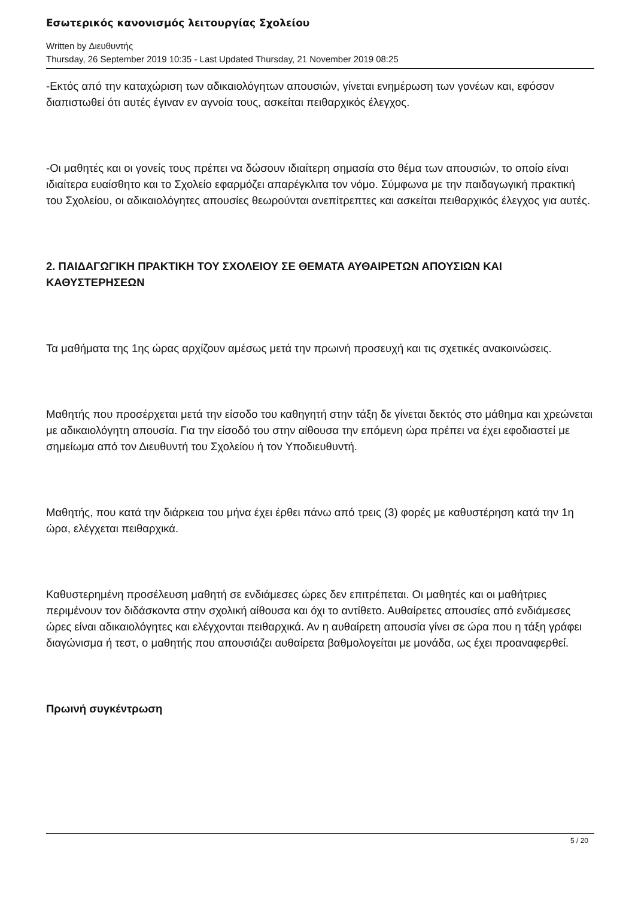Εσωτερικός κανονισμός λειτουργίας Σχολείου
Written by Διευθυντής
Thursday, 26 September 2019 10:35 - Last Updated Thursday, 21 November 2019 08:25
-Εκτός από την καταχώριση των αδικαιολόγητων απουσιών, γίνεται ενημέρωση των γονέων και, εφόσον διαπιστωθεί ότι αυτές έγιναν εν αγνοία τους, ασκείται πειθαρχικός έλεγχος.
-Οι μαθητές και οι γονείς τους πρέπει να δώσουν ιδιαίτερη σημασία στο θέμα των απουσιών, το οποίο είναι ιδιαίτερα ευαίσθητο και το Σχολείο εφαρμόζει απαρέγκλιτα τον νόμο. Σύμφωνα με την παιδαγωγική πρακτική του Σχολείου, οι αδικαιολόγητες απουσίες θεωρούνται ανεπίτρεπτες και ασκείται πειθαρχικός έλεγχος για αυτές.
2. ΠΑΙΔΑΓΩΓΙΚΗ ΠΡΑΚΤΙΚΗ ΤΟΥ ΣΧΟΛΕΙΟΥ ΣΕ ΘΕΜΑΤΑ ΑΥΘΑΙΡΕΤΩΝ ΑΠΟΥΣΙΩΝ ΚΑΙ ΚΑΘΥΣΤΕΡΗΣΕΩΝ
Τα μαθήματα της 1ης ώρας αρχίζουν αμέσως μετά την πρωινή προσευχή και τις σχετικές ανακοινώσεις.
Μαθητής που προσέρχεται μετά την είσοδο του καθηγητή στην τάξη δε γίνεται δεκτός στο μάθημα και χρεώνεται με αδικαιολόγητη απουσία. Για την είσοδό του στην αίθουσα την επόμενη ώρα πρέπει να έχει εφοδιαστεί με σημείωμα από τον Διευθυντή του Σχολείου ή τον Υποδιευθυντή.
Μαθητής, που κατά την διάρκεια του μήνα έχει έρθει πάνω από τρεις (3) φορές με καθυστέρηση κατά την 1η ώρα, ελέγχεται πειθαρχικά.
Καθυστερημένη προσέλευση μαθητή σε ενδιάμεσες ώρες δεν επιτρέπεται. Οι μαθητές και οι μαθήτριες περιμένουν τον διδάσκοντα στην σχολική αίθουσα και όχι το αντίθετο. Αυθαίρετες απουσίες από ενδιάμεσες ώρες είναι αδικαιολόγητες και ελέγχονται πειθαρχικά. Αν η αυθαίρετη απουσία γίνει σε ώρα που η τάξη γράφει διαγώνισμα ή τεστ, ο μαθητής που απουσιάζει αυθαίρετα βαθμολογείται με μονάδα, ως έχει προαναφερθεί.
Πρωινή συγκέντρωση
5 / 20